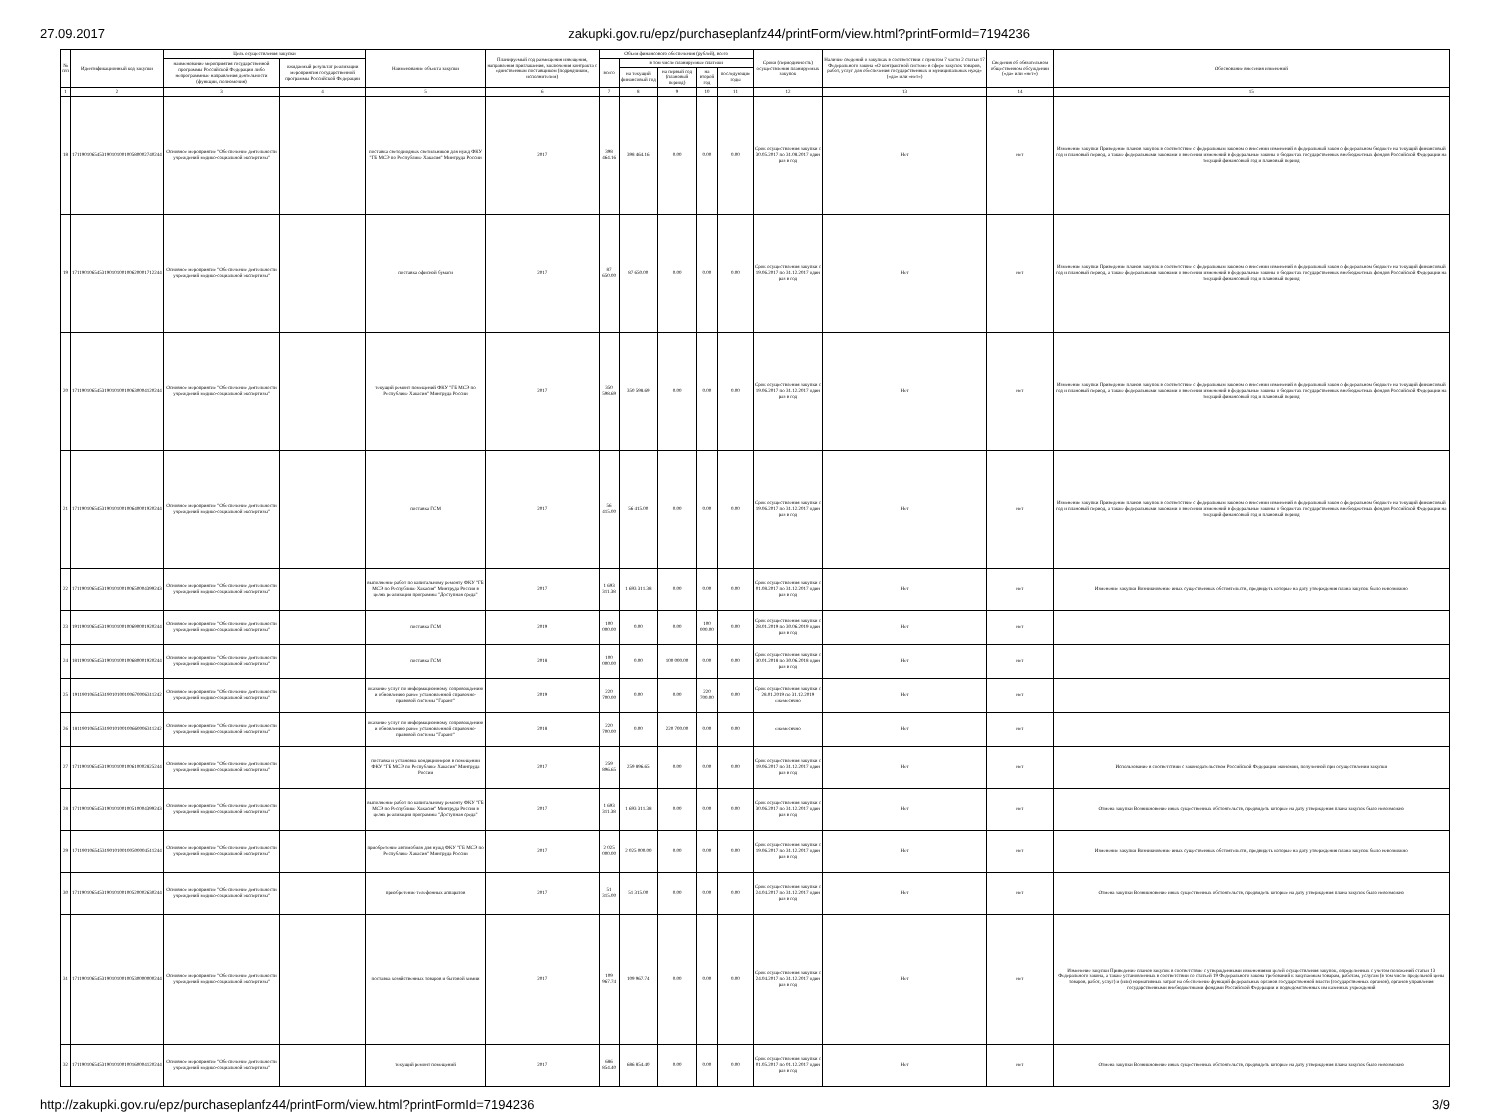27.09.2017 zakupki.gov.ru/epz/purchaseplanfz44/printForm/view.html?printFormId=7194236
| № п/п | Идентификационный код закупки | Цель осуществления закупки | | Наименование объекта закупки | Планируемый год размещения извещения, направления приглашения, заключения контракта с единственным поставщиком (подрядчиком, исполнителем) | Объем финансового обеспечения (рублей), всего | | | | | Сроки (периодичность) осуществления планируемых закупок | Наличие сведений о закупках в соответствии с пунктом 7 части 2 статьи 17 Федерального закона «О контрактной системе в сфере закупок товаров, работ, услуг для обеспечения государственных и муниципальных нужд» («да» или «нет») | Сведения об обязательном общественном обсуждении («да» или «нет») | Обоснование внесения изменений |
| --- | --- | --- | --- | --- | --- | --- | --- | --- | --- | --- | --- | --- | --- | --- |
| | | наименование мероприятия государственной программы Российской Федерации либо непрограммные направления деятельности (функции, полномочия) | ожидаемый результат реализации мероприятия государственной программы Российской Федерации | | | всего | в том числе планируемые платежи | | | | | | | |
| | | | | | | | на текущий финансовый год | на первый год (плановый период) | на второй год | последующие годы | | | | |
| 1 | 2 | 3 | 4 | 5 | 6 | 7 | 8 | 9 | 10 | 11 | 12 | 13 | 14 | 15 |
| 18 | 171190106545319010100100580002740244 | Основное мероприятие "Обеспечение деятельности учреждений медико-социальной экспертизы" | | поставка светодиодных светильников для нужд ФКУ "ГБ МСЭ по Республике Хакасия" Минтруда России | 2017 | 398 464.16 | 398 464.16 | 0.00 | 0.00 | 0.00 | Срок осуществления закупки с 30.05.2017 по 31.08.2017 один раз в год | Нет | нет | Изменение закупки Приведение планов закупок в соответствие с федеральным законом о внесении изменений в федеральный закон о федеральном бюджете на текущий финансовый год и плановый период, а также федеральными законами о внесении изменений в федеральные законы о бюджетах государственных внебюджетных фондов Российской Федерации на текущий финансовый год и плановый период |
| 19 | 171190106545319010100100620001712244 | Основное мероприятие "Обеспечение деятельности учреждений медико-социальной экспертизы" | | поставка офисной бумаги | 2017 | 87 650.00 | 87 650.00 | 0.00 | 0.00 | 0.00 | Срок осуществления закупки с 19.06.2017 по 31.12.2017 один раз в год | Нет | нет | Изменение закупки Приведение планов закупок в соответствие с федеральным законом о внесении изменений в федеральный закон о федеральном бюджете на текущий финансовый год и плановый период, а также федеральными законами о внесении изменений в федеральные законы о бюджетах государственных внебюджетных фондов Российской Федерации на текущий финансовый год и плановый период |
| 20 | 171190106545319010100100630004120244 | Основное мероприятие "Обеспечение деятельности учреждений медико-социальной экспертизы" | | текущий ремонт помещений ФКУ "ГБ МСЭ по Республике Хакасия" Минтруда России | 2017 | 350 598.69 | 350 598.69 | 0.00 | 0.00 | 0.00 | Срок осуществления закупки с 19.06.2017 по 31.12.2017 один раз в год | Нет | нет | Изменение закупки Приведение планов закупок в соответствие с федеральным законом о внесении изменений в федеральный закон о федеральном бюджете на текущий финансовый год и плановый период, а также федеральными законами о внесении изменений в федеральные законы о бюджетах государственных внебюджетных фондов Российской Федерации на текущий финансовый год и плановый период |
| 21 | 171190106545319010100100640001920244 | Основное мероприятие "Обеспечение деятельности учреждений медико-социальной экспертизы" | | поставка ГСМ | 2017 | 56 415.00 | 56 415.00 | 0.00 | 0.00 | 0.00 | Срок осуществления закупки с 19.06.2017 по 31.12.2017 один раз в год | Нет | нет | Изменение закупки Приведение планов закупок в соответствие с федеральным законом о внесении изменений в федеральный закон о федеральном бюджете на текущий финансовый год и плановый период, а также федеральными законами о внесении изменений в федеральные законы о бюджетах государственных внебюджетных фондов Российской Федерации на текущий финансовый год и плановый период |
| 22 | 171190106545319010100100650004399243 | Основное мероприятие "Обеспечение деятельности учреждений медико-социальной экспертизы" | | выполнение работ по капитальному ремонту ФКУ "ГБ МСЭ по Республике Хакасия" Минтруда России в целях реализации программы "Доступная среда" | 2017 | 1 693 311.38 | 1 693 311.38 | 0.00 | 0.00 | 0.00 | Срок осуществления закупки с 01.08.2017 по 31.12.2017 один раз в год | Нет | нет | Изменение закупки Возникновение иных существенных обстоятельств, предвидеть которые на дату утверждения плана закупок было невозможно |
| 23 | 191190106545319010100100690001920244 | Основное мероприятие "Обеспечение деятельности учреждений медико-социальной экспертизы" | | поставка ГСМ | 2019 | 100 000.00 | 0.00 | 0.00 | 100 000.00 | 0.00 | Срок осуществления закупки с 28.01.2019 по 30.06.2019 один раз в год | Нет | нет | |
| 24 | 181190106545319010100100680001920244 | Основное мероприятие "Обеспечение деятельности учреждений медико-социальной экспертизы" | | поставка ГСМ | 2018 | 100 000.00 | 0.00 | 100 000.00 | 0.00 | 0.00 | Срок осуществления закупки с 30.01.2018 по 30.06.2018 один раз в год | Нет | нет | |
| 25 | 191190106545319010100100670006311242 | Основное мероприятие "Обеспечение деятельности учреждений медико-социальной экспертизы" | | оказание услуг по информационному сопровождению и обновлению ранее установленной справочно-правовой системы "Гарант" | 2019 | 220 700.00 | 0.00 | 0.00 | 220 700.00 | 0.00 | Срок осуществления закупки с 28.01.2019 по 31.12.2019 ежемесячно | Нет | нет | |
| 26 | 181190106545319010100100660006311242 | Основное мероприятие "Обеспечение деятельности учреждений медико-социальной экспертизы" | | оказание услуг по информационному сопровождению и обновлению ранее установленной справочно-правовой системы "Гарант" | 2018 | 220 700.00 | 0.00 | 220 700.00 | 0.00 | 0.00 | ежемесячно | Нет | нет | |
| 27 | 171190106545319010100100610002825244 | Основное мероприятие "Обеспечение деятельности учреждений медико-социальной экспертизы" | | поставка и установка кондиционеров в помещении ФКУ "ГБ МСЭ по Республике Хакасия" Минтруда России | 2017 | 259 896.65 | 259 896.65 | 0.00 | 0.00 | 0.00 | Срок осуществления закупки с 19.06.2017 по 31.12.2017 один раз в год | Нет | нет | Использование в соответствии с законодательством Российской Федерации экономии, полученной при осуществлении закупки |
| 28 | 171190106545319010100100510004399243 | Основное мероприятие "Обеспечение деятельности учреждений медико-социальной экспертизы" | | выполнение работ по капитальному ремонту ФКУ "ГБ МСЭ по Республике Хакасия" Минтруда России в целях реализации программы "Доступная среда" | 2017 | 1 693 311.38 | 1 693 311.38 | 0.00 | 0.00 | 0.00 | Срок осуществления закупки с 30.06.2017 по 31.12.2017 один раз в год | Нет | нет | Отмена закупки Возникновение иных существенных обстоятельств, предвидеть которые на дату утверждения плана закупок было невозможно |
| 29 | 171190106545319010100100500004511244 | Основное мероприятие "Обеспечение деятельности учреждений медико-социальной экспертизы" | | приобретение автомобиля для нужд ФКУ "ГБ МСЭ по Республике Хакасия" Минтруда России | 2017 | 2 025 000.00 | 2 025 000.00 | 0.00 | 0.00 | 0.00 | Срок осуществления закупки с 19.06.2017 по 31.12.2017 один раз в год | Нет | нет | Изменение закупки Возникновение иных существенных обстоятельств, предвидеть которые на дату утверждения плана закупок было невозможно |
| 30 | 171190106545319010100100520002630244 | Основное мероприятие "Обеспечение деятельности учреждений медико-социальной экспертизы" | | приобретение телефонных аппаратов | 2017 | 51 315.00 | 51 315.00 | 0.00 | 0.00 | 0.00 | Срок осуществления закупки с 24.04.2017 по 31.12.2017 один раз в год | Нет | нет | Отмена закупки Возникновение иных существенных обстоятельств, предвидеть которые на дату утверждения плана закупок было невозможно |
| 31 | 171190106545319010100100530000000244 | Основное мероприятие "Обеспечение деятельности учреждений медико-социальной экспертизы" | | поставка хозяйственных товаров и бытовой химии | 2017 | 109 967.74 | 109 967.74 | 0.00 | 0.00 | 0.00 | Срок осуществления закупки с 24.04.2017 по 31.12.2017 один раз в год | Нет | нет | Изменение закупки Приведение планов закупок в соответствие с утвержденными изменениями целей осуществления закупок, определенных с учетом положений статьи 13 Федерального закона, а также установленных в соответствии со статьей 19 Федерального закона требований к закупаемым товарам, работам, услугам (в том числе предельной цены товаров, работ, услуг) и (или) нормативных затрат на обеспечение функций федеральных органов государственной власти (государственных органов), органов управления государственными внебюджетными фондами Российской Федерации и подведомственных им казенных учреждений |
| 32 | 171190106545319010100100160004120244 | Основное мероприятие "Обеспечение деятельности учреждений медико-социальной экспертизы" | | текущий ремонт помещений | 2017 | 686 854.40 | 686 854.40 | 0.00 | 0.00 | 0.00 | Срок осуществления закупки с 01.05.2017 по 01.12.2017 один раз в год | Нет | нет | Отмена закупки Возникновение иных существенных обстоятельств, предвидеть которые на дату утверждения плана закупок было невозможно |
http://zakupki.gov.ru/epz/purchaseplanfz44/printForm/view.html?printFormId=7194236 3/9